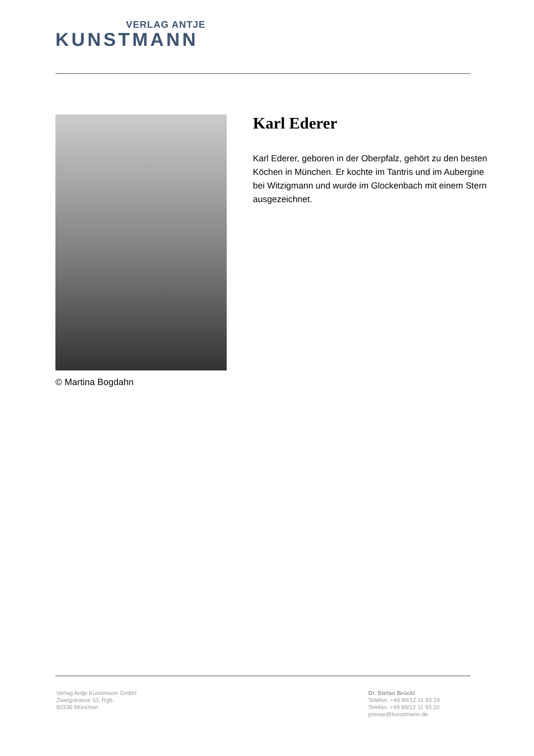VERLAG ANTJE
KUNSTMANN
© Martina Bogdahn
Karl Ederer
Karl Ederer, geboren in der Oberpfalz, gehört zu den besten Köchen in München. Er kochte im Tantris und im Aubergine bei Witzigmann und wurde im Glockenbach mit einem Stern ausgezeichnet.
Verlag Antje Kunstmann GmbH
Zweigstrasse 10, Rgb.
80336 München
Dr. Stefan Brückl
Telefon: +49 89/12 11 93 24
Telefax: +49 89/12 11 93 20
presse@kunstmann.de